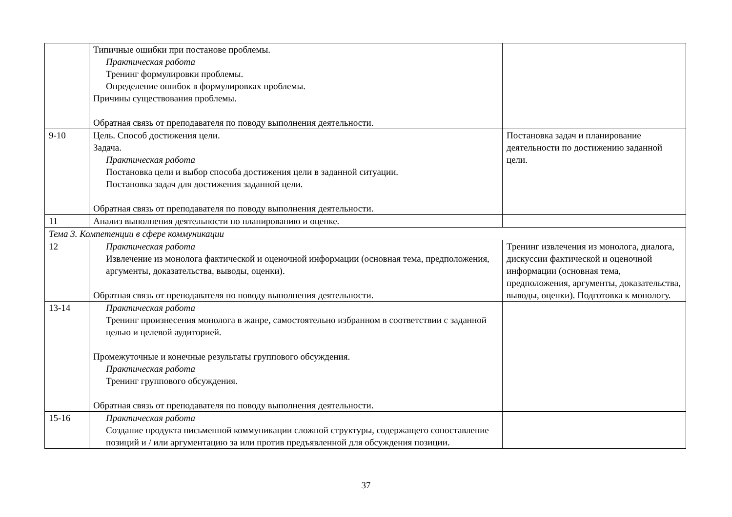| | Типичные ошибки при постанове проблемы. Практическая работа Тренинг формулировки проблемы. Определение ошибок в формулировках проблемы. Причины существования проблемы. Обратная связь от преподавателя по поводу выполнения деятельности. | |
| 9-10 | Цель. Способ достижения цели. Задача. Практическая работа Постановка цели и выбор способа достижения цели в заданной ситуации. Постановка задач для достижения заданной цели. Обратная связь от преподавателя по поводу выполнения деятельности. | Постановка задач и планирование деятельности по достижению заданной цели. |
| 11 | Анализ выполнения деятельности по планированию и оценке. | |
| Тема 3. Компетенции в сфере коммуникации | | |
| 12 | Практическая работа Извлечение из монолога фактической и оценочной информации (основная тема, предположения, аргументы, доказательства, выводы, оценки). Обратная связь от преподавателя по поводу выполнения деятельности. | Тренинг извлечения из монолога, диалога, дискуссии фактической и оценочной информации (основная тема, предположения, аргументы, доказательства, выводы, оценки). Подготовка к монологу. |
| 13-14 | Практическая работа Тренинг произнесения монолога в жанре, самостоятельно избранном в соответствии с заданной целью и целевой аудиторией. Промежуточные и конечные результаты группового обсуждения. Практическая работа Тренинг группового обсуждения. Обратная связь от преподавателя по поводу выполнения деятельности. | |
| 15-16 | Практическая работа Создание продукта письменной коммуникации сложной структуры, содержащего сопоставление позиций и / или аргументацию за или против предъявленной для обсуждения позиции. | |
37